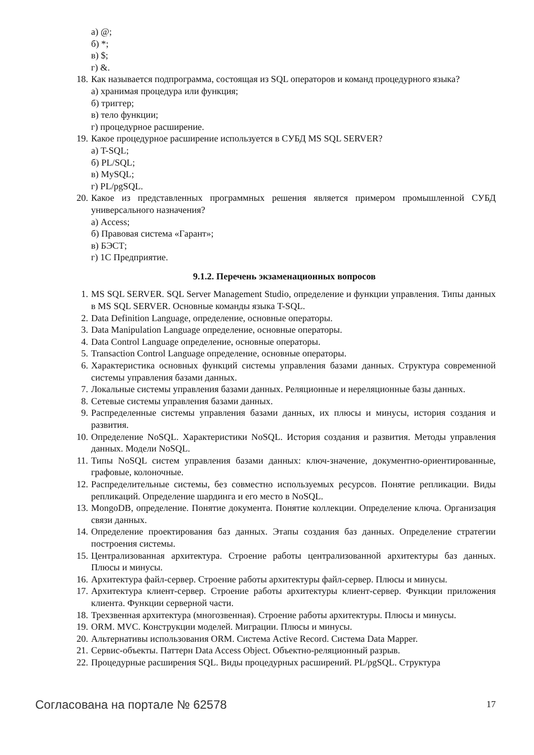а) @;
б) *;
в) $;
г) &.
18. Как называется подпрограмма, состоящая из SQL операторов и команд процедурного языка?
а) хранимая процедура или функция;
б) триггер;
в) тело функции;
г) процедурное расширение.
19. Какое процедурное расширение используется в СУБД MS SQL SERVER?
а) T-SQL;
б) PL/SQL;
в) MySQL;
г) PL/pgSQL.
20. Какое из представленных программных решения является примером промышленной СУБД универсального назначения?
а) Access;
б) Правовая система «Гарант»;
в) БЭСТ;
г) 1С Предприятие.
9.1.2. Перечень экзаменационных вопросов
1. MS SQL SERVER. SQL Server Management Studio, определение и функции управления. Типы данных в MS SQL SERVER. Основные команды языка T-SQL.
2. Data Definition Language, определение, основные операторы.
3. Data Manipulation Language определение, основные операторы.
4. Data Control Language определение, основные операторы.
5. Transaction Control Language определение, основные операторы.
6. Характеристика основных функций системы управления базами данных. Структура современной системы управления базами данных.
7. Локальные системы управления базами данных. Реляционные и нереляционные базы данных.
8. Сетевые системы управления базами данных.
9. Распределенные системы управления базами данных, их плюсы и минусы, история создания и развития.
10. Определение NoSQL. Характеристики NoSQL. История создания и развития. Методы управления данных. Модели NoSQL.
11. Типы NoSQL систем управления базами данных: ключ-значение, документно-ориентированные, графовые, колоночные.
12. Распределительные системы, без совместно используемых ресурсов. Понятие репликации. Виды репликаций. Определение шардинга и его место в NoSQL.
13. MongoDB, определение. Понятие документа. Понятие коллекции. Определение ключа. Организация связи данных.
14. Определение проектирования баз данных. Этапы создания баз данных. Определение стратегии построения системы.
15. Централизованная архитектура. Строение работы централизованной архитектуры баз данных. Плюсы и минусы.
16. Архитектура файл-сервер. Строение работы архитектуры файл-сервер. Плюсы и минусы.
17. Архитектура клиент-сервер. Строение работы архитектуры клиент-сервер. Функции приложения клиента. Функции серверной части.
18. Трехзвенная архитектура (многозвенная). Строение работы архитектуры. Плюсы и минусы.
19. ORM. MVC. Конструкции моделей. Миграции. Плюсы и минусы.
20. Альтернативы использования ORM. Система Active Record. Система Data Mapper.
21. Сервис-объекты. Паттерн Data Access Object. Объектно-реляционный разрыв.
22. Процедурные расширения SQL. Виды процедурных расширений. PL/pgSQL. Структура
Согласована на портале № 62578 17